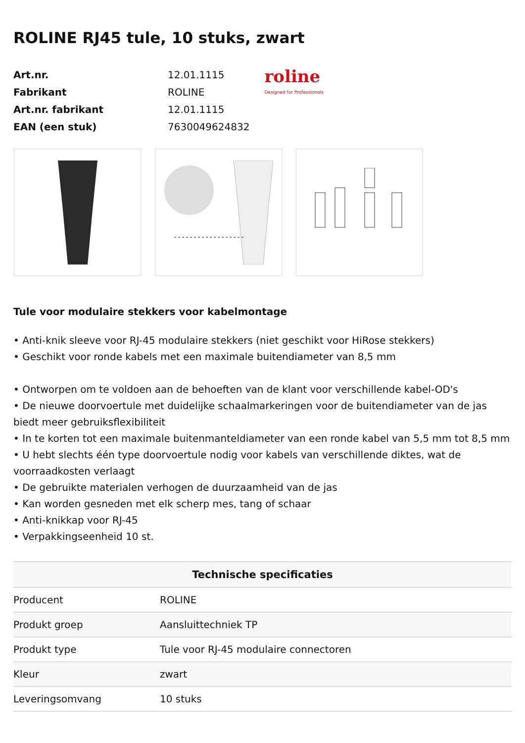ROLINE RJ45 tule, 10 stuks, zwart
| Art.nr. | 12.01.1115 |
| Fabrikant | ROLINE |
| Art.nr. fabrikant | 12.01.1115 |
| EAN (een stuk) | 7630049624832 |
roline
Designed for Professionals
Tule voor modulaire stekkers voor kabelmontage
• Anti-knik sleeve voor RJ-45 modulaire stekkers (niet geschikt voor HiRose stekkers)
• Geschikt voor ronde kabels met een maximale buitendiameter van 8,5 mm
• Ontworpen om te voldoen aan de behoeften van de klant voor verschillende kabel-OD's
• De nieuwe doorvoertule met duidelijke schaalmarkeringen voor de buitendiameter van de jas biedt meer gebruiksflexibiliteit
• In te korten tot een maximale buitenmanteldiameter van een ronde kabel van 5,5 mm tot 8,5 mm
• U hebt slechts één type doorvoertule nodig voor kabels van verschillende diktes, wat de voorraadkosten verlaagt
• De gebruikte materialen verhogen de duurzaamheid van de jas
• Kan worden gesneden met elk scherp mes, tang of schaar
• Anti-knikkap voor RJ-45
• Verpakkingseenheid 10 st.
| Technische specificaties | |
| --- | --- |
| Producent | ROLINE |
| Produkt groep | Aansluittechniek TP |
| Produkt type | Tule voor RJ-45 modulaire connectoren |
| Kleur | zwart |
| Leveringsomvang | 10 stuks |